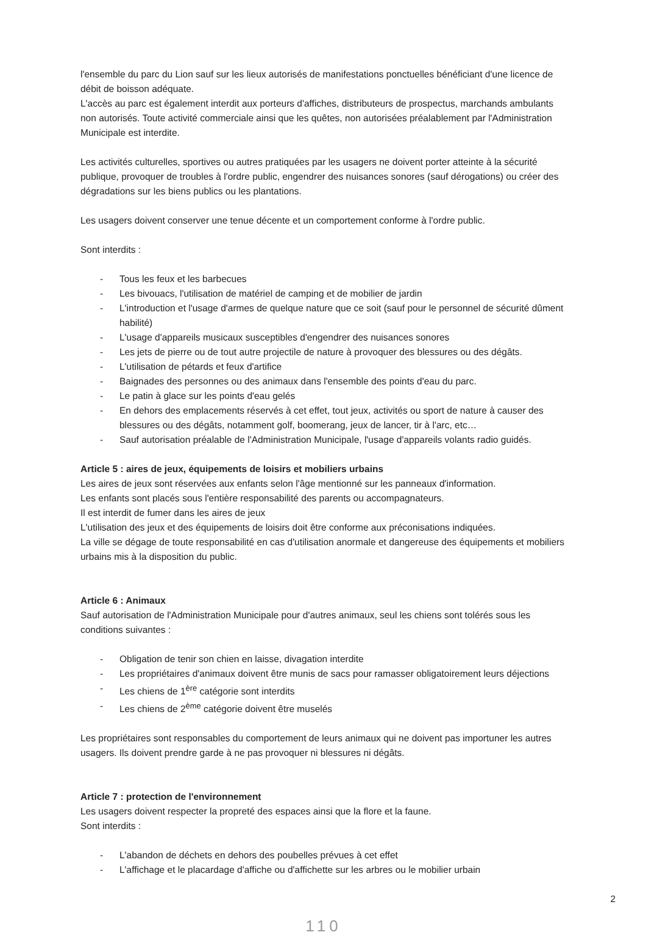l'ensemble du parc du Lion sauf sur les lieux autorisés de manifestations ponctuelles bénéficiant d'une licence de débit de boisson adéquate.
L'accès au parc est également interdit aux porteurs d'affiches, distributeurs de prospectus, marchands ambulants non autorisés. Toute activité commerciale ainsi que les quêtes, non autorisées préalablement par l'Administration Municipale est interdite.
Les activités culturelles, sportives ou autres pratiquées par les usagers ne doivent porter atteinte à la sécurité publique, provoquer de troubles à l'ordre public, engendrer des nuisances sonores (sauf dérogations) ou créer des dégradations sur les biens publics ou les plantations.
Les usagers doivent conserver une tenue décente et un comportement conforme à l'ordre public.
Sont interdits :
- Tous les feux et les barbecues
- Les bivouacs, l'utilisation de matériel de camping et de mobilier de jardin
- L'introduction et l'usage d'armes de quelque nature que ce soit (sauf pour le personnel de sécurité dûment habilité)
- L'usage d'appareils musicaux susceptibles d'engendrer des nuisances sonores
- Les jets de pierre ou de tout autre projectile de nature à provoquer des blessures ou des dégâts.
- L'utilisation de pétards et feux d'artifice
- Baignades des personnes ou des animaux dans l'ensemble des points d'eau du parc.
- Le patin à glace sur les points d'eau gelés
- En dehors des emplacements réservés à cet effet, tout jeux, activités ou sport de nature à causer des blessures ou des dégâts, notamment golf, boomerang, jeux de lancer, tir à l'arc, etc…
- Sauf autorisation préalable de l'Administration Municipale, l'usage d'appareils volants radio guidés.
Article 5 : aires de jeux, équipements de loisirs et mobiliers urbains
Les aires de jeux sont réservées aux enfants selon l'âge mentionné sur les panneaux d'information.
Les enfants sont placés sous l'entière responsabilité des parents ou accompagnateurs.
Il est interdit de fumer dans les aires de jeux
L'utilisation des jeux et des équipements de loisirs doit être conforme aux préconisations indiquées.
La ville se dégage de toute responsabilité en cas d'utilisation anormale et dangereuse des équipements et mobiliers urbains mis à la disposition du public.
Article 6 : Animaux
Sauf autorisation de l'Administration Municipale pour d'autres animaux, seul les chiens sont tolérés sous les conditions suivantes :
- Obligation de tenir son chien en laisse, divagation interdite
- Les propriétaires d'animaux doivent être munis de sacs pour ramasser obligatoirement leurs déjections
- Les chiens de 1<sup>ère</sup> catégorie sont interdits
- Les chiens de 2<sup>ème</sup> catégorie doivent être muselés
Les propriétaires sont responsables du comportement de leurs animaux qui ne doivent pas importuner les autres usagers. Ils doivent prendre garde à ne pas provoquer ni blessures ni dégâts.
Article 7 : protection de l'environnement
Les usagers doivent respecter la propreté des espaces ainsi que la flore et la faune.
Sont interdits :
- L'abandon de déchets en dehors des poubelles prévues à cet effet
- L'affichage et le placardage d'affiche ou d'affichette sur les arbres ou le mobilier urbain
2
110